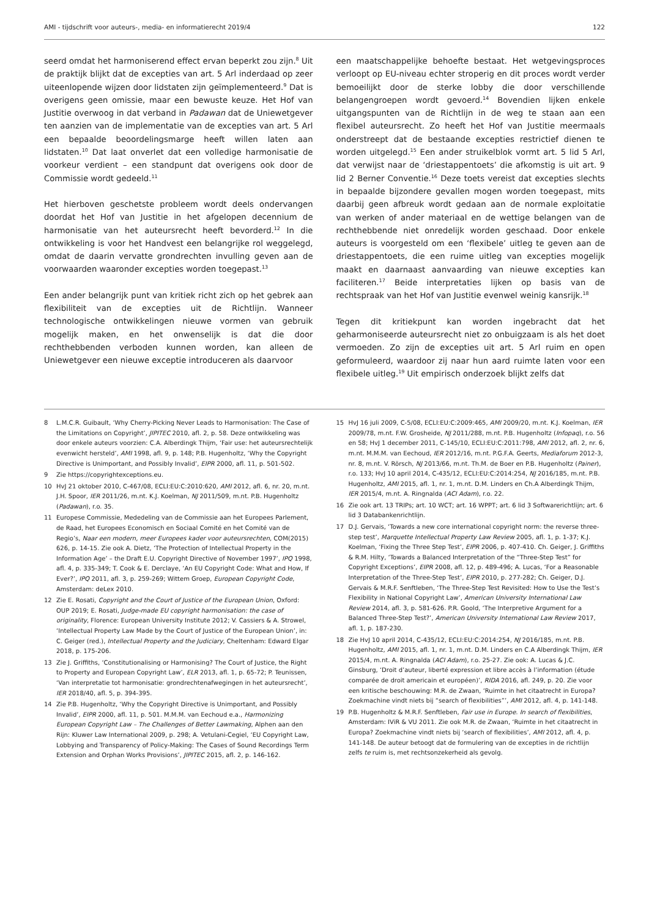AMI - tijdschrift voor auteurs-, media- en informatierecht 2019/4 122
seerd omdat het harmoniserend effect ervan beperkt zou zijn.<sup>8</sup> Uit de praktijk blijkt dat de excepties van art. 5 Arl inderdaad op zeer uiteenlopende wijzen door lidstaten zijn geïmplementeerd.<sup>9</sup> Dat is overigens geen omissie, maar een bewuste keuze. Het Hof van Justitie overwoog in dat verband in Padawan dat de Uniewetgever ten aanzien van de implementatie van de excepties van art. 5 Arl een bepaalde beoordelingsmarge heeft willen laten aan lidstaten.<sup>10</sup> Dat laat onverlet dat een volledige harmonisatie de voorkeur verdient – een standpunt dat overigens ook door de Commissie wordt gedeeld.<sup>11</sup>
Het hierboven geschetste probleem wordt deels ondervangen doordat het Hof van Justitie in het afgelopen decennium de harmonisatie van het auteursrecht heeft bevorderd.<sup>12</sup> In die ontwikkeling is voor het Handvest een belangrijke rol weggelegd, omdat de daarin vervatte grondrechten invulling geven aan de voorwaarden waaronder excepties worden toegepast.<sup>13</sup>
Een ander belangrijk punt van kritiek richt zich op het gebrek aan flexibiliteit van de excepties uit de Richtlijn. Wanneer technologische ontwikkelingen nieuwe vormen van gebruik mogelijk maken, en het onwenselijk is dat die door rechthebbenden verboden kunnen worden, kan alleen de Uniewetgever een nieuwe exceptie introduceren als daarvoor
een maatschappelijke behoefte bestaat. Het wetgevingsproces verloopt op EU-niveau echter stroperig en dit proces wordt verder bemoeilijkt door de sterke lobby die door verschillende belangengroepen wordt gevoerd.<sup>14</sup> Bovendien lijken enkele uitgangspunten van de Richtlijn in de weg te staan aan een flexibel auteursrecht. Zo heeft het Hof van Justitie meermaals onderstreept dat de bestaande excepties restrictief dienen te worden uitgelegd.<sup>15</sup> Een ander struikelblok vormt art. 5 lid 5 Arl, dat verwijst naar de ‘driestappentoets’ die afkomstig is uit art. 9 lid 2 Berner Conventie.<sup>16</sup> Deze toets vereist dat excepties slechts in bepaalde bijzondere gevallen mogen worden toegepast, mits daarbij geen afbreuk wordt gedaan aan de normale exploitatie van werken of ander materiaal en de wettige belangen van de rechthebbende niet onredelijk worden geschaad. Door enkele auteurs is voorgesteld om een ‘flexibele’ uitleg te geven aan de driestappentoets, die een ruime uitleg van excepties mogelijk maakt en daarnaast aanvaarding van nieuwe excepties kan faciliteren.<sup>17</sup> Beide interpretaties lijken op basis van de rechtspraak van het Hof van Justitie evenwel weinig kansrijk.<sup>18</sup>
Tegen dit kritiekpunt kan worden ingebracht dat het geharmoniseerde auteursrecht niet zo onbuigzaam is als het doet vermoeden. Zo zijn de excepties uit art. 5 Arl ruim en open geformuleerd, waardoor zij naar hun aard ruimte laten voor een flexibele uitleg.<sup>19</sup> Uit empirisch onderzoek blijkt zelfs dat
8 L.M.C.R. Guibault, ‘Why Cherry-Picking Never Leads to Harmonisation: The Case of the Limitations on Copyright’, JIPITEC 2010, afl. 2, p. 58. Deze ontwikkeling was door enkele auteurs voorzien: C.A. Alberdingk Thijm, ‘Fair use: het auteursrechtelijk evenwicht hersteld’, AMI 1998, afl. 9, p. 148; P.B. Hugenholtz, ‘Why the Copyright Directive is Unimportant, and Possibly Invalid’, EIPR 2000, afl. 11, p. 501-502.
9 Zie https://copyrightexceptions.eu.
10 HvJ 21 oktober 2010, C-467/08, ECLI:EU:C:2010:620, AMI 2012, afl. 6, nr. 20, m.nt. J.H. Spoor, IER 2011/26, m.nt. K.J. Koelman, NJ 2011/509, m.nt. P.B. Hugenholtz (Padawan), r.o. 35.
11 Europese Commissie, Mededeling van de Commissie aan het Europees Parlement, de Raad, het Europees Economisch en Sociaal Comité en het Comité van de Regio’s, Naar een modern, meer Europees kader voor auteursrechten, COM(2015) 626, p. 14-15. Zie ook A. Dietz, ‘The Protection of Intellectual Property in the Information Age’ – the Draft E.U. Copyright Directive of November 1997’, IPQ 1998, afl. 4, p. 335-349; T. Cook & E. Derclaye, ‘An EU Copyright Code: What and How, If Ever?’, IPQ 2011, afl. 3, p. 259-269; Wittem Groep, European Copyright Code, Amsterdam: deLex 2010.
12 Zie E. Rosati, Copyright and the Court of Justice of the European Union, Oxford: OUP 2019; E. Rosati, Judge-made EU copyright harmonisation: the case of originality, Florence: European University Institute 2012; V. Cassiers & A. Strowel, ‘Intellectual Property Law Made by the Court of Justice of the European Union’, in: C. Geiger (red.), Intellectual Property and the Judiciary, Cheltenham: Edward Elgar 2018, p. 175-206.
13 Zie J. Griffiths, ‘Constitutionalising or Harmonising? The Court of Justice, the Right to Property and European Copyright Law’, ELR 2013, afl. 1, p. 65-72; P. Teunissen, ‘Van interpretatie tot harmonisatie: grondrechtenafwegingen in het auteursrecht’, IER 2018/40, afl. 5, p. 394-395.
14 Zie P.B. Hugenholtz, ‘Why the Copyright Directive is Unimportant, and Possibly Invalid’, EIPR 2000, afl. 11, p. 501. M.M.M. van Eechoud e.a., Harmonizing European Copyright Law – The Challenges of Better Lawmaking, Alphen aan den Rijn: Kluwer Law International 2009, p. 298; A. Vetulani-Cegiel, ‘EU Copyright Law, Lobbying and Transparency of Policy-Making: The Cases of Sound Recordings Term Extension and Orphan Works Provisions’, JIPITEC 2015, afl. 2, p. 146-162.
15 HvJ 16 juli 2009, C-5/08, ECLI:EU:C:2009:465, AMI 2009/20, m.nt. K.J. Koelman, IER 2009/78, m.nt. F.W. Grosheide, NJ 2011/288, m.nt. P.B. Hugenholtz (Infopaq), r.o. 56 en 58; HvJ 1 december 2011, C-145/10, ECLI:EU:C:2011:798, AMI 2012, afl. 2, nr. 6, m.nt. M.M.M. van Eechoud, IER 2012/16, m.nt. P.G.F.A. Geerts, Mediaforum 2012-3, nr. 8, m.nt. V. Rörsch, NJ 2013/66, m.nt. Th.M. de Boer en P.B. Hugenholtz (Painer), r.o. 133; HvJ 10 april 2014, C-435/12, ECLI:EU:C:2014:254, NJ 2016/185, m.nt. P.B. Hugenholtz, AMI 2015, afl. 1, nr. 1, m.nt. D.M. Linders en Ch.A Alberdingk Thijm, IER 2015/4, m.nt. A. Ringnalda (ACI Adam), r.o. 22.
16 Zie ook art. 13 TRIPs; art. 10 WCT; art. 16 WPPT; art. 6 lid 3 Softwarerichtlijn; art. 6 lid 3 Databankenrichtlijn.
17 D.J. Gervais, ‘Towards a new core international copyright norm: the reverse three-step test’, Marquette Intellectual Property Law Review 2005, afl. 1, p. 1-37; K.J. Koelman, ‘Fixing the Three Step Test’, EIPR 2006, p. 407-410. Ch. Geiger, J. Griffiths & R.M. Hilty, ‘Towards a Balanced Interpretation of the “Three-Step Test” for Copyright Exceptions’, EIPR 2008, afl. 12, p. 489-496; A. Lucas, ‘For a Reasonable Interpretation of the Three-Step Test’, EIPR 2010, p. 277-282; Ch. Geiger, D.J. Gervais & M.R.F. Senftleben, ‘The Three-Step Test Revisited: How to Use the Test’s Flexibility in National Copyright Law’, American University International Law Review 2014, afl. 3, p. 581-626. P.R. Goold, ‘The Interpretive Argument for a Balanced Three-Step Test?’, American University International Law Review 2017, afl. 1, p. 187-230.
18 Zie HvJ 10 april 2014, C-435/12, ECLI:EU:C:2014:254, NJ 2016/185, m.nt. P.B. Hugenholtz, AMI 2015, afl. 1, nr. 1, m.nt. D.M. Linders en C.A Alberdingk Thijm, IER 2015/4, m.nt. A. Ringnalda (ACI Adam), r.o. 25-27. Zie ook: A. Lucas & J.C. Ginsburg, ‘Droit d’auteur, liberté expression et libre accès à l’information (étude comparée de droit americain et européen)’, RIDA 2016, afl. 249, p. 20. Zie voor een kritische beschouwing: M.R. de Zwaan, ‘Ruimte in het citaatrecht in Europa? Zoekmachine vindt niets bij “search of flexibilities”’, AMI 2012, afl. 4, p. 141-148.
19 P.B. Hugenholtz & M.R.F. Senftleben, Fair use in Europe. In search of flexibilities, Amsterdam: IViR & VU 2011. Zie ook M.R. de Zwaan, ‘Ruimte in het citaatrecht in Europa? Zoekmachine vindt niets bij ‘search of flexibilities’, AMI 2012, afl. 4, p. 141-148. De auteur betoogt dat de formulering van de excepties in de richtlijn zelfs te ruim is, met rechtsonzekerheid als gevolg.